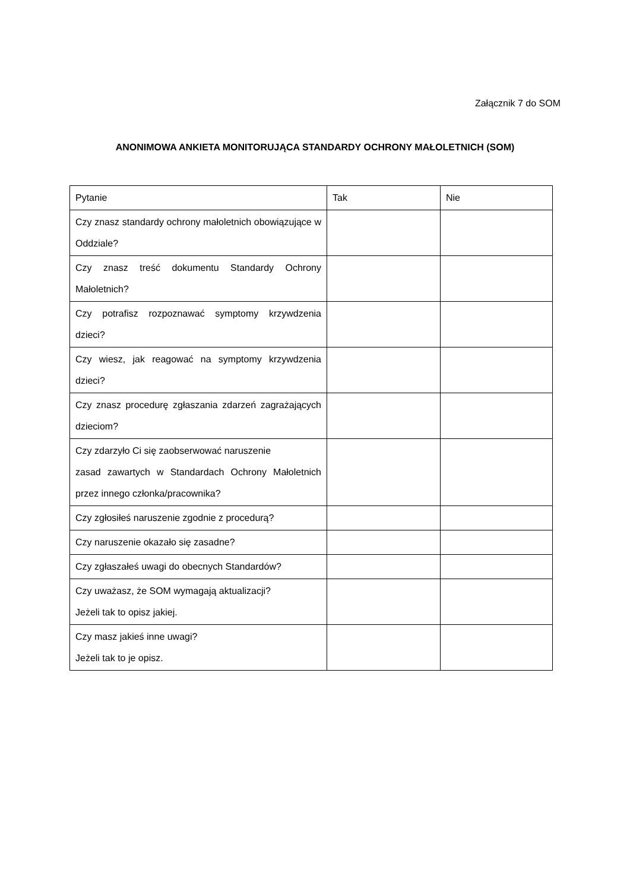Załącznik 7 do SOM
ANONIMOWA ANKIETA MONITORUJĄCA STANDARDY OCHRONY MAŁOLETNICH (SOM)
| Pytanie | Tak | Nie |
| Czy znasz standardy ochrony małoletnich obowiązujące w Oddziale? | | |
| Czy znasz treść dokumentu Standardy Ochrony Małoletnich? | | |
| Czy potrafisz rozpoznawać symptomy krzywdzenia dzieci? | | |
| Czy wiesz, jak reagować na symptomy krzywdzenia dzieci? | | |
| Czy znasz procedurę zgłaszania zdarzeń zagrażających dzieciom? | | |
| Czy zdarzyło Ci się zaobserwować naruszenie zasad zawartych w Standardach Ochrony Małoletnich przez innego członka/pracownika? | | |
| Czy zgłosiłeś naruszenie zgodnie z procedurą? | | |
| Czy naruszenie okazało się zasadne? | | |
| Czy zgłaszałeś uwagi do obecnych Standardów? | | |
| Czy uważasz, że SOM wymagają aktualizacji? Jeżeli tak to opisz jakiej. | | |
| Czy masz jakieś inne uwagi? Jeżeli tak to je opisz. | | |